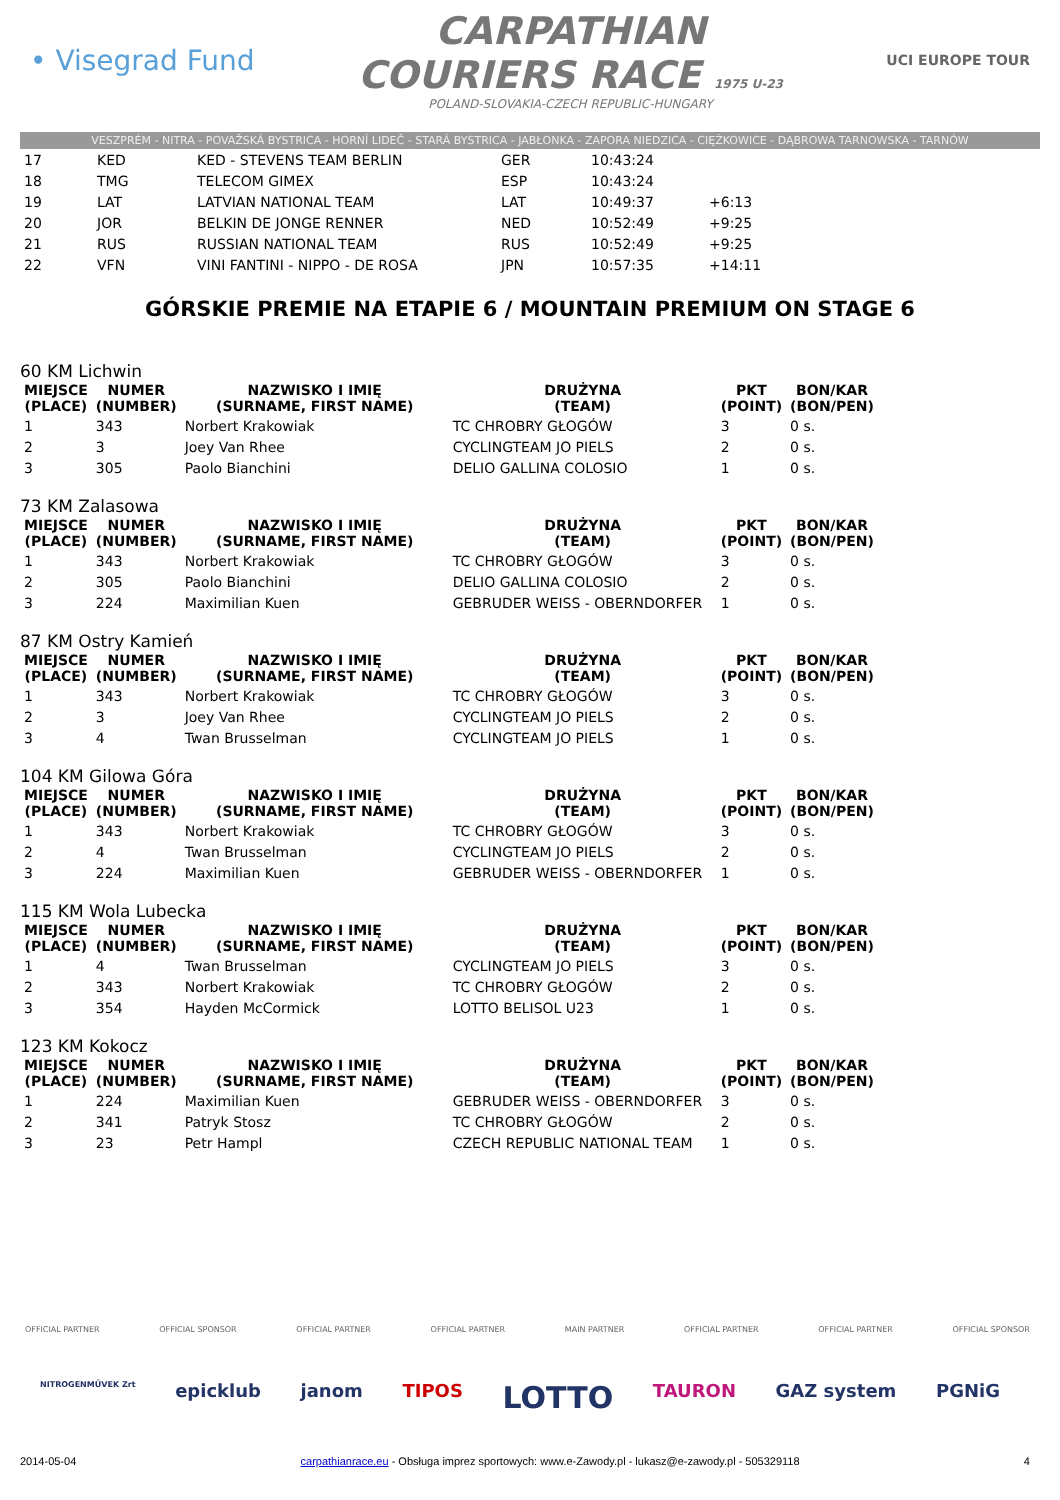• Visegrad Fund
CARPATHIAN
COURIERS RACE 1975 U-23
POLAND-SLOVAKIA-CZECH REPUBLIC-HUNGARY
UCI EUROPE TOUR
VESZPRÉM - NITRA - POVAŽSKÁ BYSTRICA - HORNÍ LIDEČ - STARÁ BYSTRICA - JABŁONKA - ZAPORA NIEDZICA - CIĘŻKOWICE - DĄBROWA TARNOWSKA - TARNÓW
| 17 | KED | KED - STEVENS TEAM BERLIN | GER | 10:43:24 | |
| 18 | TMG | TELECOM GIMEX | ESP | 10:43:24 | |
| 19 | LAT | LATVIAN NATIONAL TEAM | LAT | 10:49:37 | +6:13 |
| 20 | JOR | BELKIN DE JONGE RENNER | NED | 10:52:49 | +9:25 |
| 21 | RUS | RUSSIAN NATIONAL TEAM | RUS | 10:52:49 | +9:25 |
| 22 | VFN | VINI FANTINI - NIPPO - DE ROSA | JPN | 10:57:35 | +14:11 |
GÓRSKIE PREMIE NA ETAPIE 6 / MOUNTAIN PREMIUM ON STAGE 6
60 KM Lichwin
| MIEJSCE (PLACE) | NUMER (NUMBER) | NAZWISKO I IMIĘ (SURNAME, FIRST NAME) | DRUŻYNA (TEAM) | PKT (POINT) | BON/KAR (BON/PEN) |
| --- | --- | --- | --- | --- | --- |
| 1 | 343 | Norbert Krakowiak | TC CHROBRY GŁOGÓW | 3 | 0 s. |
| 2 | 3 | Joey Van Rhee | CYCLINGTEAM JO PIELS | 2 | 0 s. |
| 3 | 305 | Paolo Bianchini | DELIO GALLINA COLOSIO | 1 | 0 s. |
73 KM Zalasowa
| MIEJSCE (PLACE) | NUMER (NUMBER) | NAZWISKO I IMIĘ (SURNAME, FIRST NAME) | DRUŻYNA (TEAM) | PKT (POINT) | BON/KAR (BON/PEN) |
| --- | --- | --- | --- | --- | --- |
| 1 | 343 | Norbert Krakowiak | TC CHROBRY GŁOGÓW | 3 | 0 s. |
| 2 | 305 | Paolo Bianchini | DELIO GALLINA COLOSIO | 2 | 0 s. |
| 3 | 224 | Maximilian Kuen | GEBRUDER WEISS - OBERNDORFER | 1 | 0 s. |
87 KM Ostry Kamień
| MIEJSCE (PLACE) | NUMER (NUMBER) | NAZWISKO I IMIĘ (SURNAME, FIRST NAME) | DRUŻYNA (TEAM) | PKT (POINT) | BON/KAR (BON/PEN) |
| --- | --- | --- | --- | --- | --- |
| 1 | 343 | Norbert Krakowiak | TC CHROBRY GŁOGÓW | 3 | 0 s. |
| 2 | 3 | Joey Van Rhee | CYCLINGTEAM JO PIELS | 2 | 0 s. |
| 3 | 4 | Twan Brusselman | CYCLINGTEAM JO PIELS | 1 | 0 s. |
104 KM Gilowa Góra
| MIEJSCE (PLACE) | NUMER (NUMBER) | NAZWISKO I IMIĘ (SURNAME, FIRST NAME) | DRUŻYNA (TEAM) | PKT (POINT) | BON/KAR (BON/PEN) |
| --- | --- | --- | --- | --- | --- |
| 1 | 343 | Norbert Krakowiak | TC CHROBRY GŁOGÓW | 3 | 0 s. |
| 2 | 4 | Twan Brusselman | CYCLINGTEAM JO PIELS | 2 | 0 s. |
| 3 | 224 | Maximilian Kuen | GEBRUDER WEISS - OBERNDORFER | 1 | 0 s. |
115 KM Wola Lubecka
| MIEJSCE (PLACE) | NUMER (NUMBER) | NAZWISKO I IMIĘ (SURNAME, FIRST NAME) | DRUŻYNA (TEAM) | PKT (POINT) | BON/KAR (BON/PEN) |
| --- | --- | --- | --- | --- | --- |
| 1 | 4 | Twan Brusselman | CYCLINGTEAM JO PIELS | 3 | 0 s. |
| 2 | 343 | Norbert Krakowiak | TC CHROBRY GŁOGÓW | 2 | 0 s. |
| 3 | 354 | Hayden McCormick | LOTTO BELISOL U23 | 1 | 0 s. |
123 KM Kokocz
| MIEJSCE (PLACE) | NUMER (NUMBER) | NAZWISKO I IMIĘ (SURNAME, FIRST NAME) | DRUŻYNA (TEAM) | PKT (POINT) | BON/KAR (BON/PEN) |
| --- | --- | --- | --- | --- | --- |
| 1 | 224 | Maximilian Kuen | GEBRUDER WEISS - OBERNDORFER | 3 | 0 s. |
| 2 | 341 | Patryk Stosz | TC CHROBRY GŁOGÓW | 2 | 0 s. |
| 3 | 23 | Petr Hampl | CZECH REPUBLIC NATIONAL TEAM | 1 | 0 s. |
OFFICIAL PARTNER OFFICIAL SPONSOR OFFICIAL PARTNER OFFICIAL PARTNER MAIN PARTNER OFFICIAL PARTNER OFFICIAL PARTNER OFFICIAL SPONSOR
NITROGENMŰVEK Zrt epicklub janom TIPOS LOTTO TAURON GAZ system PGNiG
2014-05-04 carpathianrace.eu - Obsługa imprez sportowych: www.e-Zawody.pl - lukasz@e-zawody.pl - 505329118 4